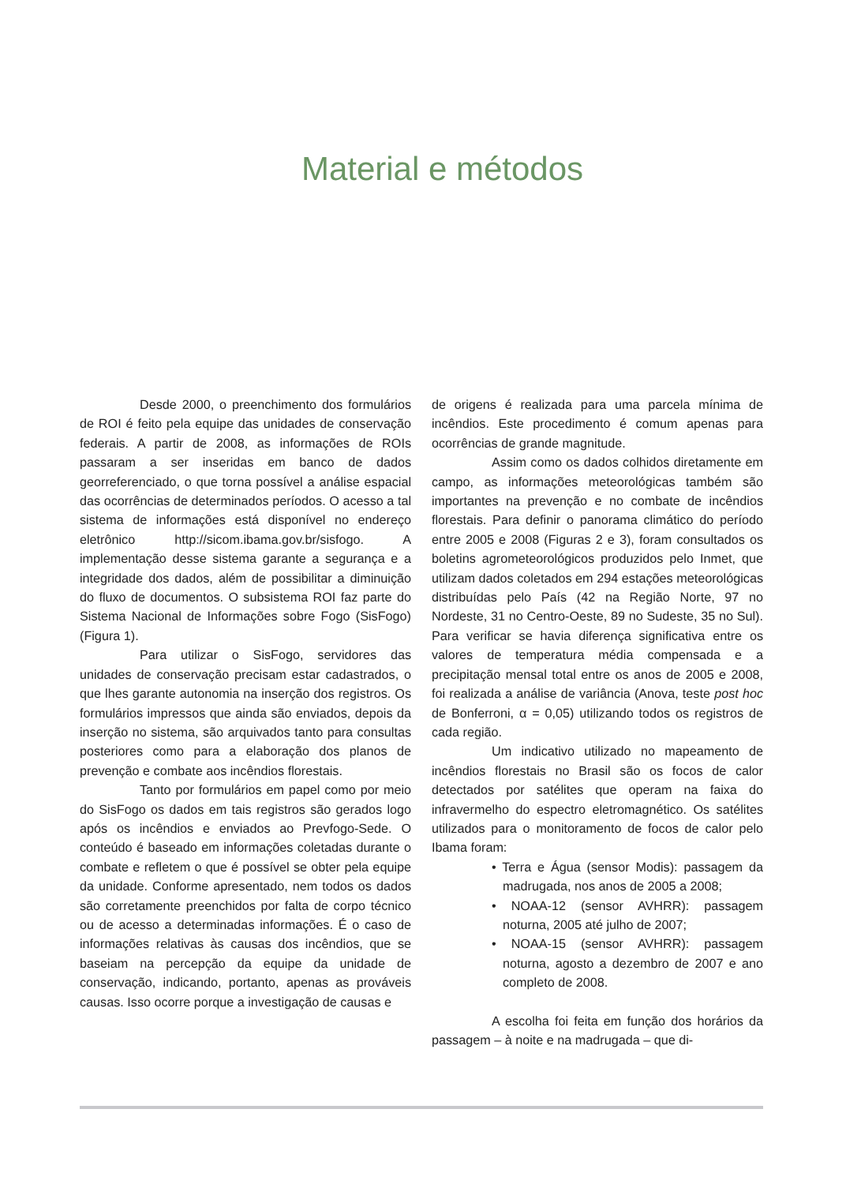Material e métodos
Desde 2000, o preenchimento dos formulários de ROI é feito pela equipe das unidades de conservação federais. A partir de 2008, as informações de ROIs passaram a ser inseridas em banco de dados georreferenciado, o que torna possível a análise espacial das ocorrências de determinados períodos. O acesso a tal sistema de informações está disponível no endereço eletrônico http://sicom.ibama.gov.br/sisfogo. A implementação desse sistema garante a segurança e a integridade dos dados, além de possibilitar a diminuição do fluxo de documentos. O subsistema ROI faz parte do Sistema Nacional de Informações sobre Fogo (SisFogo) (Figura 1).
Para utilizar o SisFogo, servidores das unidades de conservação precisam estar cadastrados, o que lhes garante autonomia na inserção dos registros. Os formulários impressos que ainda são enviados, depois da inserção no sistema, são arquivados tanto para consultas posteriores como para a elaboração dos planos de prevenção e combate aos incêndios florestais.
Tanto por formulários em papel como por meio do SisFogo os dados em tais registros são gerados logo após os incêndios e enviados ao Prevfogo-Sede. O conteúdo é baseado em informações coletadas durante o combate e refletem o que é possível se obter pela equipe da unidade. Conforme apresentado, nem todos os dados são corretamente preenchidos por falta de corpo técnico ou de acesso a determinadas informações. É o caso de informações relativas às causas dos incêndios, que se baseiam na percepção da equipe da unidade de conservação, indicando, portanto, apenas as prováveis causas. Isso ocorre porque a investigação de causas e
de origens é realizada para uma parcela mínima de incêndios. Este procedimento é comum apenas para ocorrências de grande magnitude.
Assim como os dados colhidos diretamente em campo, as informações meteorológicas também são importantes na prevenção e no combate de incêndios florestais. Para definir o panorama climático do período entre 2005 e 2008 (Figuras 2 e 3), foram consultados os boletins agrometeorológicos produzidos pelo Inmet, que utilizam dados coletados em 294 estações meteorológicas distribuídas pelo País (42 na Região Norte, 97 no Nordeste, 31 no Centro-Oeste, 89 no Sudeste, 35 no Sul). Para verificar se havia diferença significativa entre os valores de temperatura média compensada e a precipitação mensal total entre os anos de 2005 e 2008, foi realizada a análise de variância (Anova, teste post hoc de Bonferroni, α = 0,05) utilizando todos os registros de cada região.
Um indicativo utilizado no mapeamento de incêndios florestais no Brasil são os focos de calor detectados por satélites que operam na faixa do infravermelho do espectro eletromagnético. Os satélites utilizados para o monitoramento de focos de calor pelo Ibama foram:
• Terra e Água (sensor Modis): passagem da madrugada, nos anos de 2005 a 2008;
• NOAA-12 (sensor AVHRR): passagem noturna, 2005 até julho de 2007;
• NOAA-15 (sensor AVHRR): passagem noturna, agosto a dezembro de 2007 e ano completo de 2008.
A escolha foi feita em função dos horários da passagem – à noite e na madrugada – que di-